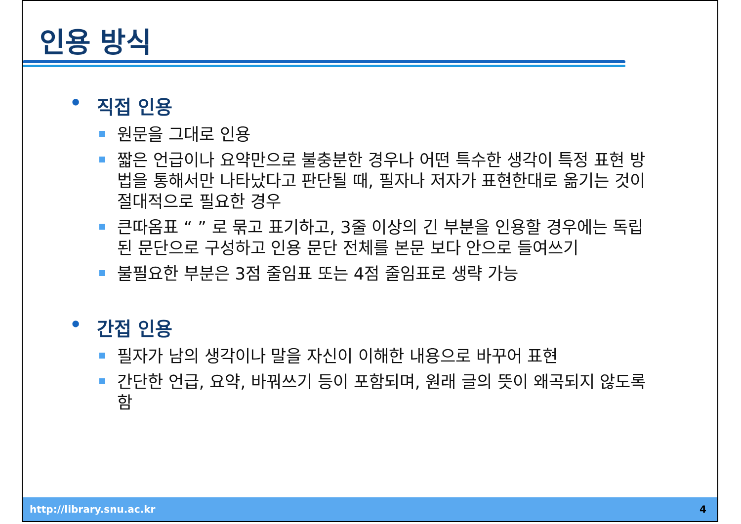인용 방식
• 직접 인용
원문을 그대로 인용
짧은 언급이나 요약만으로 불충분한 경우나 어떤 특수한 생각이 특정 표현 방법을 통해서만 나타났다고 판단될 때, 필자나 저자가 표현한대로 옮기는 것이 절대적으로 필요한 경우
큰따옴표 “ ” 로 묶고 표기하고, 3줄 이상의 긴 부분을 인용할 경우에는 독립된 문단으로 구성하고 인용 문단 전체를 본문 보다 안으로 들여쓰기
불필요한 부분은 3점 줄임표 또는 4점 줄임표로 생략 가능
• 간접 인용
필자가 남의 생각이나 말을 자신이 이해한 내용으로 바꾸어 표현
간단한 언급, 요약, 바꿔쓰기 등이 포함되며, 원래 글의 뜻이 왜곡되지 않도록 함
http://library.snu.ac.kr 4